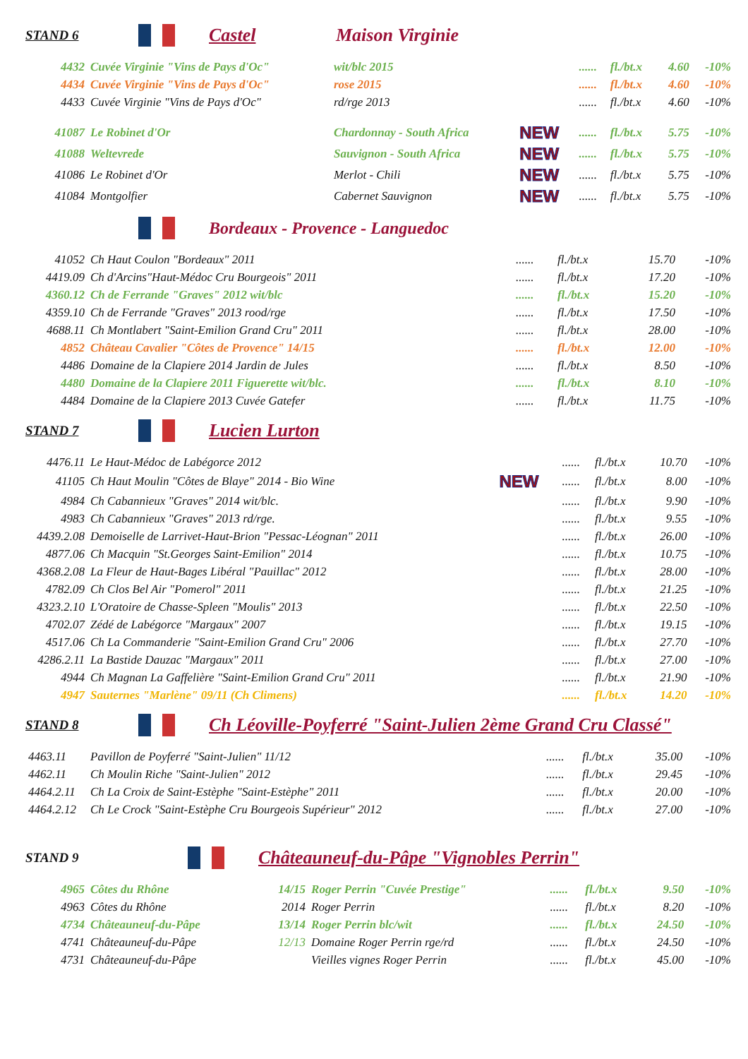STAND 6 Castel Maison Virginie
| 4432 | Cuvée Virginie "Vins de Pays d'Oc" | wit/blc 2015 | | ...... | fl./bt.x | 4.60 | -10% |
| 4434 | Cuvée Virginie "Vins de Pays d'Oc" | rose 2015 | | ...... | fl./bt.x | 4.60 | -10% |
| 4433 | Cuvée Virginie "Vins de Pays d'Oc" | rd/rge 2013 | | ...... | fl./bt.x | 4.60 | -10% |
| 41087 | Le Robinet d'Or | Chardonnay - South Africa | NEW | ...... | fl./bt.x | 5.75 | -10% |
| 41088 | Weltevrede | Sauvignon - South Africa | NEW | ...... | fl./bt.x | 5.75 | -10% |
| 41086 | Le Robinet d'Or | Merlot - Chili | NEW | ...... | fl./bt.x | 5.75 | -10% |
| 41084 | Montgolfier | Cabernet Sauvignon | NEW | ...... | fl./bt.x | 5.75 | -10% |
Bordeaux - Provence - Languedoc
| 41052 | Ch Haut Coulon "Bordeaux" 2011 | ...... | fl./bt.x | 15.70 | -10% |
| 4419.09 | Ch d'Arcins"Haut-Médoc Cru Bourgeois" 2011 | ...... | fl./bt.x | 17.20 | -10% |
| 4360.12 | Ch de Ferrande "Graves" 2012 wit/blc | ...... | fl./bt.x | 15.20 | -10% |
| 4359.10 | Ch de Ferrande "Graves" 2013 rood/rge | ...... | fl./bt.x | 17.50 | -10% |
| 4688.11 | Ch Montlabert "Saint-Emilion Grand Cru" 2011 | ...... | fl./bt.x | 28.00 | -10% |
| 4852 | Château Cavalier "Côtes de Provence" 14/15 | ...... | fl./bt.x | 12.00 | -10% |
| 4486 | Domaine de la Clapiere 2014 Jardin de Jules | ...... | fl./bt.x | 8.50 | -10% |
| 4480 | Domaine de la Clapiere 2011 Figuerette wit/blc. | ...... | fl./bt.x | 8.10 | -10% |
| 4484 | Domaine de la Clapiere 2013 Cuvée Gatefer | ...... | fl./bt.x | 11.75 | -10% |
STAND 7 Lucien Lurton
| 4476.11 | Le Haut-Médoc de Labégorce 2012 | | ...... | fl./bt.x | 10.70 | -10% |
| 41105 | Ch Haut Moulin "Côtes de Blaye" 2014 - Bio Wine | NEW | ...... | fl./bt.x | 8.00 | -10% |
| 4984 | Ch Cabannieux "Graves" 2014 wit/blc. | | ...... | fl./bt.x | 9.90 | -10% |
| 4983 | Ch Cabannieux "Graves" 2013 rd/rge. | | ...... | fl./bt.x | 9.55 | -10% |
| 4439.2.08 | Demoiselle de Larrivet-Haut-Brion "Pessac-Léognan" 2011 | | ...... | fl./bt.x | 26.00 | -10% |
| 4877.06 | Ch Macquin "St.Georges Saint-Emilion" 2014 | | ...... | fl./bt.x | 10.75 | -10% |
| 4368.2.08 | La Fleur de Haut-Bages Libéral "Pauillac" 2012 | | ...... | fl./bt.x | 28.00 | -10% |
| 4782.09 | Ch Clos Bel Air "Pomerol" 2011 | | ...... | fl./bt.x | 21.25 | -10% |
| 4323.2.10 | L'Oratoire de Chasse-Spleen "Moulis" 2013 | | ...... | fl./bt.x | 22.50 | -10% |
| 4702.07 | Zédé de Labégorce "Margaux" 2007 | | ...... | fl./bt.x | 19.15 | -10% |
| 4517.06 | Ch La Commanderie "Saint-Emilion Grand Cru" 2006 | | ...... | fl./bt.x | 27.70 | -10% |
| 4286.2.11 | La Bastide Dauzac "Margaux" 2011 | | ...... | fl./bt.x | 27.00 | -10% |
| 4944 | Ch Magnan La Gaffelière "Saint-Emilion Grand Cru" 2011 | | ...... | fl./bt.x | 21.90 | -10% |
| 4947 | Sauternes "Marlène" 09/11 (Ch Climens) | | ...... | fl./bt.x | 14.20 | -10% |
STAND 8 Ch Léoville-Poyferré "Saint-Julien 2ème Grand Cru Classé"
| 4463.11 | Pavillon de Poyferré "Saint-Julien" 11/12 | ...... | fl./bt.x | 35.00 | -10% |
| 4462.11 | Ch Moulin Riche "Saint-Julien" 2012 | ...... | fl./bt.x | 29.45 | -10% |
| 4464.2.11 | Ch La Croix de Saint-Estèphe "Saint-Estèphe" 2011 | ...... | fl./bt.x | 20.00 | -10% |
| 4464.2.12 | Ch Le Crock "Saint-Estèphe Cru Bourgeois Supérieur" 2012 | ...... | fl./bt.x | 27.00 | -10% |
STAND 9 Châteauneuf-du-Pâpe "Vignobles Perrin"
| 4965 | Côtes du Rhône | 14/15 | Roger Perrin "Cuvée Prestige" | ...... | fl./bt.x | 9.50 | -10% |
| 4963 | Côtes du Rhône | 2014 | Roger Perrin | ...... | fl./bt.x | 8.20 | -10% |
| 4734 | Châteauneuf-du-Pâpe | 13/14 | Roger Perrin blc/wit | ...... | fl./bt.x | 24.50 | -10% |
| 4741 | Châteauneuf-du-Pâpe | 12/13 | Domaine Roger Perrin rge/rd | ...... | fl./bt.x | 24.50 | -10% |
| 4731 | Châteauneuf-du-Pâpe | | Vieilles vignes Roger Perrin | ...... | fl./bt.x | 45.00 | -10% |